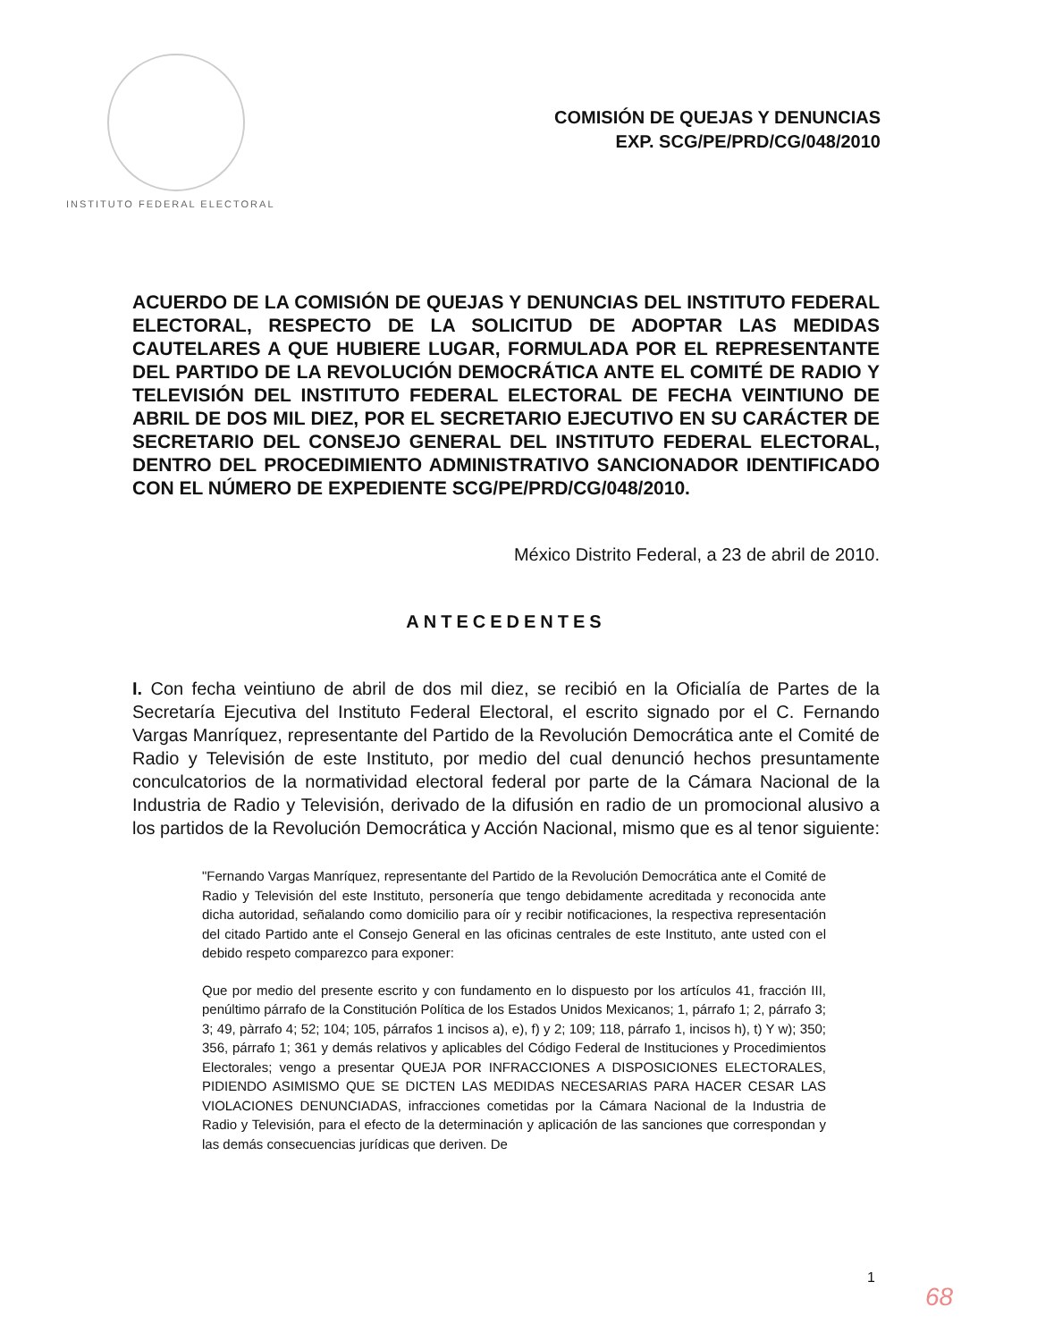INSTITUTO FEDERAL ELECTORAL
COMISIÓN DE QUEJAS Y DENUNCIAS
EXP. SCG/PE/PRD/CG/048/2010
ACUERDO DE LA COMISIÓN DE QUEJAS Y DENUNCIAS DEL INSTITUTO FEDERAL ELECTORAL, RESPECTO DE LA SOLICITUD DE ADOPTAR LAS MEDIDAS CAUTELARES A QUE HUBIERE LUGAR, FORMULADA POR EL REPRESENTANTE DEL PARTIDO DE LA REVOLUCIÓN DEMOCRÁTICA ANTE EL COMITÉ DE RADIO Y TELEVISIÓN DEL INSTITUTO FEDERAL ELECTORAL DE FECHA VEINTIUNO DE ABRIL DE DOS MIL DIEZ, POR EL SECRETARIO EJECUTIVO EN SU CARÁCTER DE SECRETARIO DEL CONSEJO GENERAL DEL INSTITUTO FEDERAL ELECTORAL, DENTRO DEL PROCEDIMIENTO ADMINISTRATIVO SANCIONADOR IDENTIFICADO CON EL NÚMERO DE EXPEDIENTE SCG/PE/PRD/CG/048/2010.
México Distrito Federal, a 23 de abril de 2010.
ANTECEDENTES
I. Con fecha veintiuno de abril de dos mil diez, se recibió en la Oficialía de Partes de la Secretaría Ejecutiva del Instituto Federal Electoral, el escrito signado por el C. Fernando Vargas Manríquez, representante del Partido de la Revolución Democrática ante el Comité de Radio y Televisión de este Instituto, por medio del cual denunció hechos presuntamente conculcatorios de la normatividad electoral federal por parte de la Cámara Nacional de la Industria de Radio y Televisión, derivado de la difusión en radio de un promocional alusivo a los partidos de la Revolución Democrática y Acción Nacional, mismo que es al tenor siguiente:
"Fernando Vargas Manríquez, representante del Partido de la Revolución Democrática ante el Comité de Radio y Televisión del este Instituto, personería que tengo debidamente acreditada y reconocida ante dicha autoridad, señalando como domicilio para oír y recibir notificaciones, la respectiva representación del citado Partido ante el Consejo General en las oficinas centrales de este Instituto, ante usted con el debido respeto comparezco para exponer:
Que por medio del presente escrito y con fundamento en lo dispuesto por los artículos 41, fracción III, penúltimo párrafo de la Constitución Política de los Estados Unidos Mexicanos; 1, párrafo 1; 2, párrafo 3; 3; 49, pàrrafo 4; 52; 104; 105, párrafos 1 incisos a), e), f) y 2; 109; 118, párrafo 1, incisos h), t) Y w); 350; 356, párrafo 1; 361 y demás relativos y aplicables del Código Federal de Instituciones y Procedimientos Electorales; vengo a presentar QUEJA POR INFRACCIONES A DISPOSICIONES ELECTORALES, PIDIENDO ASIMISMO QUE SE DICTEN LAS MEDIDAS NECESARIAS PARA HACER CESAR LAS VIOLACIONES DENUNCIADAS, infracciones cometidas por la Cámara Nacional de la Industria de Radio y Televisión, para el efecto de la determinación y aplicación de las sanciones que correspondan y las demás consecuencias jurídicas que deriven. De
1
68